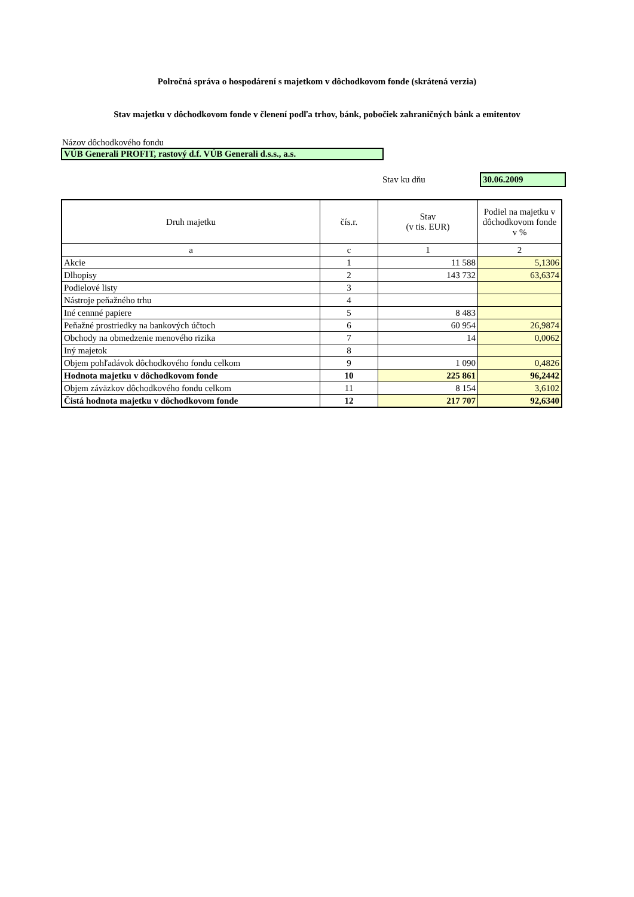Polročná správa o hospodárení s majetkom v dôchodkovom fonde (skrátená verzia)
Stav majetku v dôchodkovom fonde v členení podľa trhov, bánk, pobočiek zahraničných bánk a emitentov
Názov dôchodkového fondu
VÚB Generali PROFIT, rastový d.f. VÚB Generali d.s.s., a.s.
Stav ku dňu 30.06.2009
| Druh majetku | čís.r. | Stav (v tis. EUR) | Podiel na majetku v dôchodkovom fonde v % |
| --- | --- | --- | --- |
| a | c | 1 | 2 |
| Akcie | 1 | 11 588 | 5,1306 |
| Dlhopisy | 2 | 143 732 | 63,6374 |
| Podielové listy | 3 | | |
| Nástroje peňažného trhu | 4 | | |
| Iné cennné papiere | 5 | 8 483 | |
| Peňažné prostriedky na bankových účtoch | 6 | 60 954 | 26,9874 |
| Obchody na obmedzenie menového rizika | 7 | 14 | 0,0062 |
| Iný majetok | 8 | | |
| Objem pohľadávok dôchodkového fondu celkom | 9 | 1 090 | 0,4826 |
| Hodnota majetku v dôchodkovom fonde | 10 | 225 861 | 96,2442 |
| Objem záväzkov dôchodkového fondu celkom | 11 | 8 154 | 3,6102 |
| Čistá hodnota majetku v dôchodkovom fonde | 12 | 217 707 | 92,6340 |